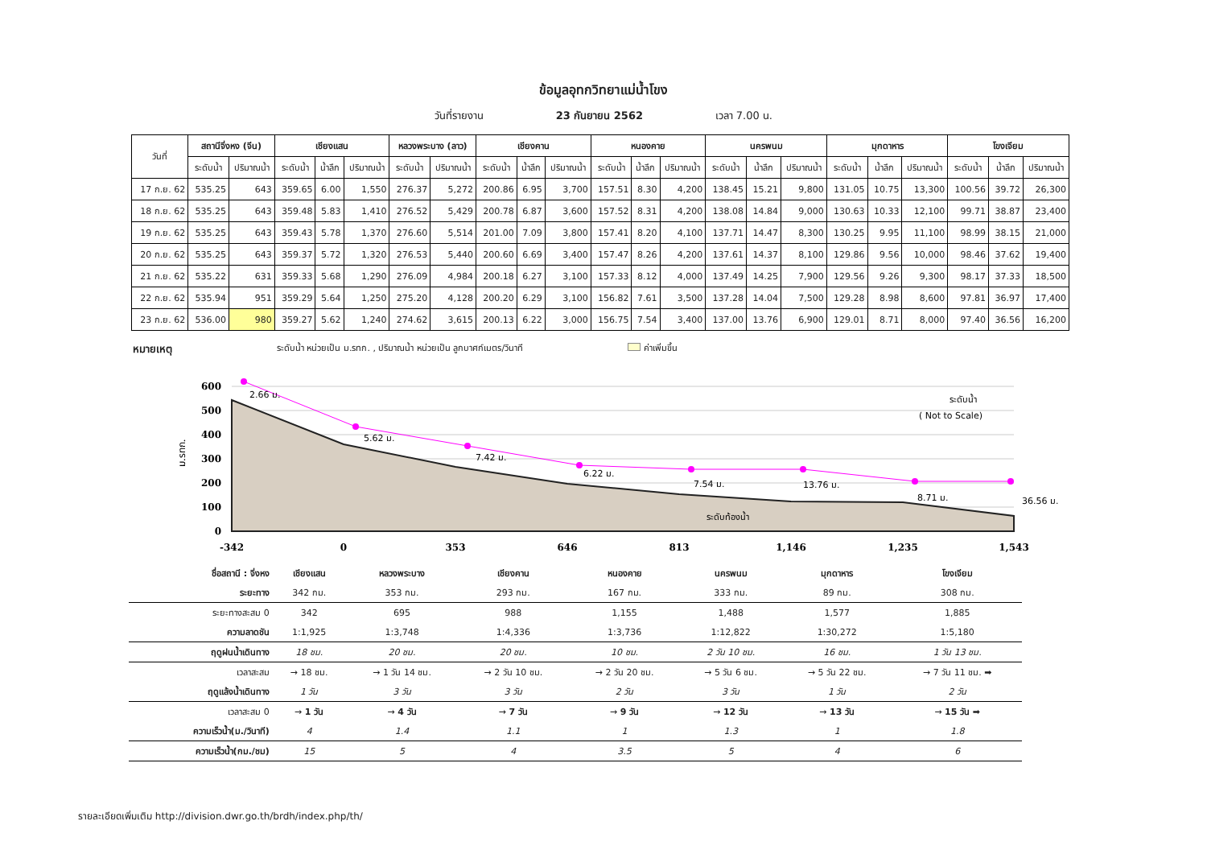ข้อมูลอุทกวิทยาแม่น้ำโขง
วันที่รายงาน 23 กันยายน 2562 เวลา 7.00 น.
| วันที่ | สถานีจิ่งหง (จีน) | | เชียงแสน | | | หลวงพระบาง (ลาว) | | เชียงคาน | | | หนองคาย | | | นครพนม | | | มุกดาหาร | | | โขงเจียม | | |
| --- | --- | --- | --- | --- | --- | --- | --- | --- | --- | --- | --- | --- | --- | --- | --- | --- | --- | --- | --- | --- | --- | --- |
| | ระดับน้ำ | ปริมาณน้ำ | ระดับน้ำ | น้ำลึก | ปริมาณน้ำ | ระดับน้ำ | ปริมาณน้ำ | ระดับน้ำ | น้ำลึก | ปริมาณน้ำ | ระดับน้ำ | น้ำลึก | ปริมาณน้ำ | ระดับน้ำ | น้ำลึก | ปริมาณน้ำ | ระดับน้ำ | น้ำลึก | ปริมาณน้ำ | ระดับน้ำ | น้ำลึก | ปริมาณน้ำ |
| 17 ก.ย. 62 | 535.25 | 643 | 359.65 | 6.00 | 1,550 | 276.37 | 5,272 | 200.86 | 6.95 | 3,700 | 157.51 | 8.30 | 4,200 | 138.45 | 15.21 | 9,800 | 131.05 | 10.75 | 13,300 | 100.56 | 39.72 | 26,300 |
| 18 ก.ย. 62 | 535.25 | 643 | 359.48 | 5.83 | 1,410 | 276.52 | 5,429 | 200.78 | 6.87 | 3,600 | 157.52 | 8.31 | 4,200 | 138.08 | 14.84 | 9,000 | 130.63 | 10.33 | 12,100 | 99.71 | 38.87 | 23,400 |
| 19 ก.ย. 62 | 535.25 | 643 | 359.43 | 5.78 | 1,370 | 276.60 | 5,514 | 201.00 | 7.09 | 3,800 | 157.41 | 8.20 | 4,100 | 137.71 | 14.47 | 8,300 | 130.25 | 9.95 | 11,100 | 98.99 | 38.15 | 21,000 |
| 20 ก.ย. 62 | 535.25 | 643 | 359.37 | 5.72 | 1,320 | 276.53 | 5,440 | 200.60 | 6.69 | 3,400 | 157.47 | 8.26 | 4,200 | 137.61 | 14.37 | 8,100 | 129.86 | 9.56 | 10,000 | 98.46 | 37.62 | 19,400 |
| 21 ก.ย. 62 | 535.22 | 631 | 359.33 | 5.68 | 1,290 | 276.09 | 4,984 | 200.18 | 6.27 | 3,100 | 157.33 | 8.12 | 4,000 | 137.49 | 14.25 | 7,900 | 129.56 | 9.26 | 9,300 | 98.17 | 37.33 | 18,500 |
| 22 ก.ย. 62 | 535.94 | 951 | 359.29 | 5.64 | 1,250 | 275.20 | 4,128 | 200.20 | 6.29 | 3,100 | 156.82 | 7.61 | 3,500 | 137.28 | 14.04 | 7,500 | 129.28 | 8.98 | 8,600 | 97.81 | 36.97 | 17,400 |
| 23 ก.ย. 62 | 536.00 | 980 | 359.27 | 5.62 | 1,240 | 274.62 | 3,615 | 200.13 | 6.22 | 3,000 | 156.75 | 7.54 | 3,400 | 137.00 | 13.76 | 6,900 | 129.01 | 8.71 | 8,000 | 97.40 | 36.56 | 16,200 |
หมายเหตุ ระดับน้ำ หน่วยเป็น ม.รทก. , ปริมาณน้ำ หน่วยเป็น ลูกบาศก์เมตร/วินาที ค่าเพิ่มขึ้น
600
500
400
300
200
100
0
ม.รทก.
2.66 ม.
5.62 ม.
7.42 ม.
6.22 ม.
7.54 ม.
13.76 ม.
8.71 ม.
36.56 ม.
ระดับท้องน้ำ
ระดับน้ำ
( Not to Scale)
-342
0
353
646
813
1,146
1,235
1,543
| ชื่อสถานี : จิ่งหง | เชียงแสน | หลวงพระบาง | เชียงคาน | หนองคาย | นครพนม | มุกดาหาร | โขงเจียม |
| ระยะทาง | 342 กม. | 353 กม. | 293 กม. | 167 กม. | 333 กม. | 89 กม. | 308 กม. |
| ระยะทางสะสม 0 | 342 | 695 | 988 | 1,155 | 1,488 | 1,577 | 1,885 |
| ความลาดชัน | 1:1,925 | 1:3,748 | 1:4,336 | 1:3,736 | 1:12,822 | 1:30,272 | 1:5,180 |
| ฤดูฝนน้ำเดินทาง | 18 ชม. | 20 ชม. | 20 ชม. | 10 ชม. | 2 วัน 10 ชม. | 16 ชม. | 1 วัน 13 ชม. |
| เวลาสะสม | → 18 ชม. | → 1 วัน 14 ชม. | → 2 วัน 10 ชม. | → 2 วัน 20 ชม. | → 5 วัน 6 ชม. | → 5 วัน 22 ชม. | → 7 วัน 11 ชม. ➡ |
| ฤดูแล้งน้ำเดินทาง | 1 วัน | 3 วัน | 3 วัน | 2 วัน | 3 วัน | 1 วัน | 2 วัน |
| เวลาสะสม 0 | → 1 วัน | → 4 วัน | → 7 วัน | → 9 วัน | → 12 วัน | → 13 วัน | → 15 วัน ➡ |
| ความเร็วน้ำ(ม./วินาที) | 4 | 1.4 | 1.1 | 1 | 1.3 | 1 | 1.8 |
| ความเร็วน้ำ(กม./ชม) | 15 | 5 | 4 | 3.5 | 5 | 4 | 6 |
รายละเอียดเพิ่มเติม http://division.dwr.go.th/brdh/index.php/th/